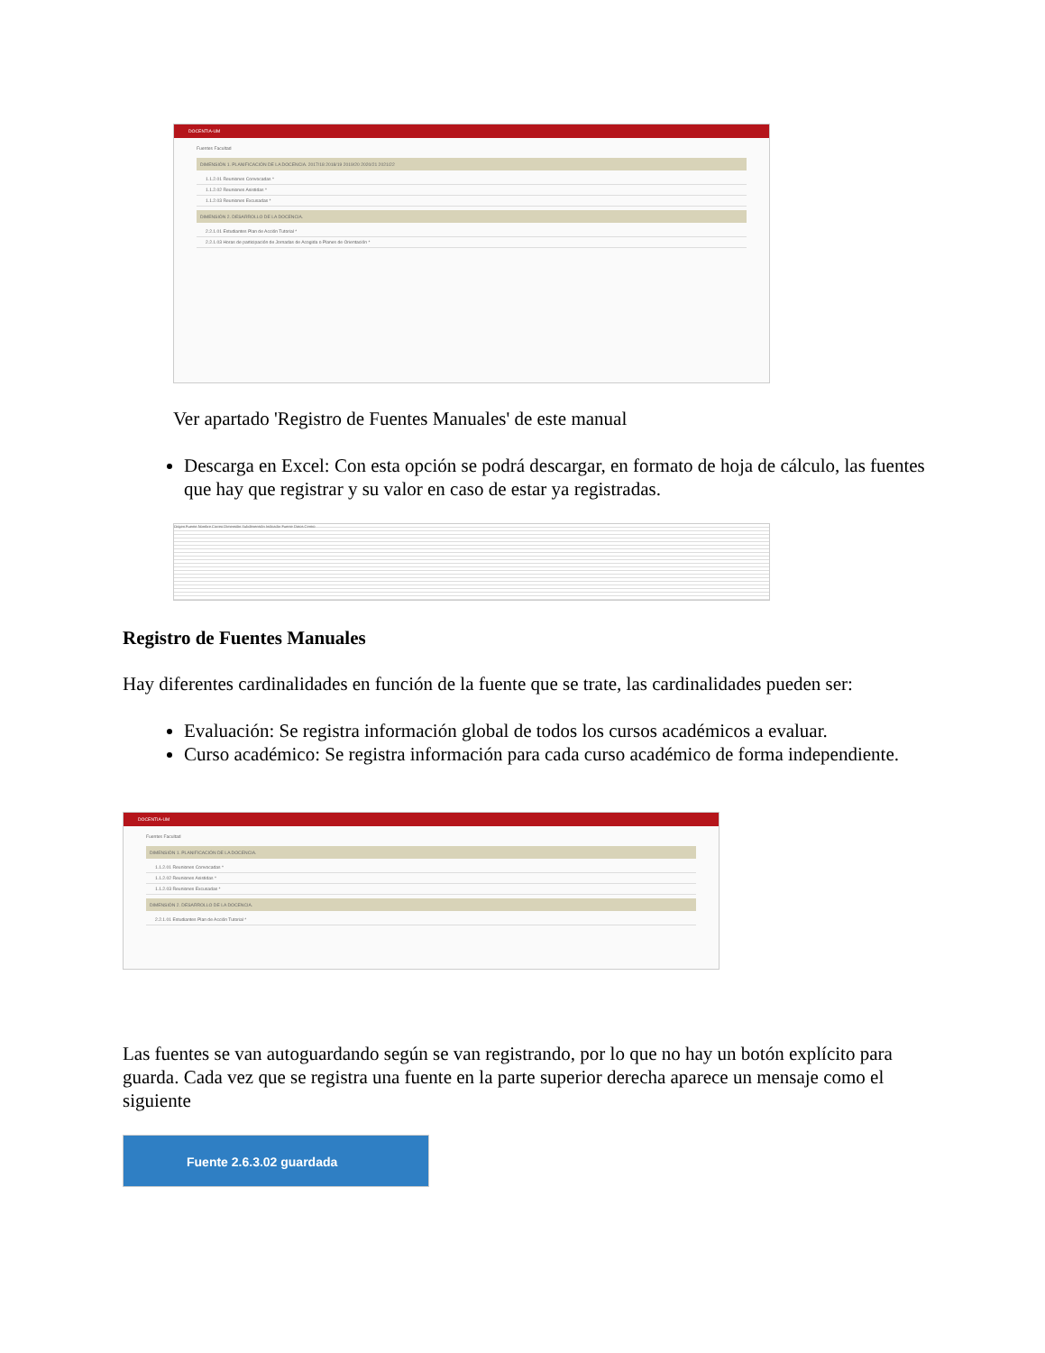DOCENTIA-UM
Fuentes Facultad
DIMENSIÓN 1. PLANIFICACIÓN DE LA DOCENCIA. 2017/18 2018/19 2019/20 2020/21 2021/22
1.1.2.01 Reuniones Convocadas *
1.1.2.02 Reuniones Asistidas *
1.1.2.03 Reuniones Excusadas *
DIMENSIÓN 2. DESARROLLO DE LA DOCENCIA.
2.2.1.01 Estudiantes Plan de Acción Tutorial *
2.2.1.03 Horas de participación de Jornadas de Acogida o Planes de Orientación *
Ver apartado 'Registro de Fuentes Manuales' de este manual
Descarga en Excel: Con esta opción se podrá descargar, en formato de hoja de cálculo, las fuentes que hay que registrar y su valor en caso de estar ya registradas.
Origen Fuente Nombre Correo Dimensión Subdimensión Indicador Fuente Datos Centro
Registro de Fuentes Manuales
Hay diferentes cardinalidades en función de la fuente que se trate, las cardinalidades pueden ser:
Evaluación: Se registra información global de todos los cursos académicos a evaluar.
Curso académico: Se registra información para cada curso académico de forma independiente.
DOCENTIA-UM
Fuentes Facultad
DIMENSIÓN 1. PLANIFICACIÓN DE LA DOCENCIA.
1.1.2.01 Reuniones Convocadas *
1.1.2.02 Reuniones Asistidas *
1.1.2.03 Reuniones Excusadas *
DIMENSIÓN 2. DESARROLLO DE LA DOCENCIA.
2.2.1.01 Estudiantes Plan de Acción Tutorial *
Las fuentes se van autoguardando según se van registrando, por lo que no hay un botón explícito para guarda. Cada vez que se registra una fuente en la parte superior derecha aparece un mensaje como el siguiente
Fuente 2.6.3.02 guardada